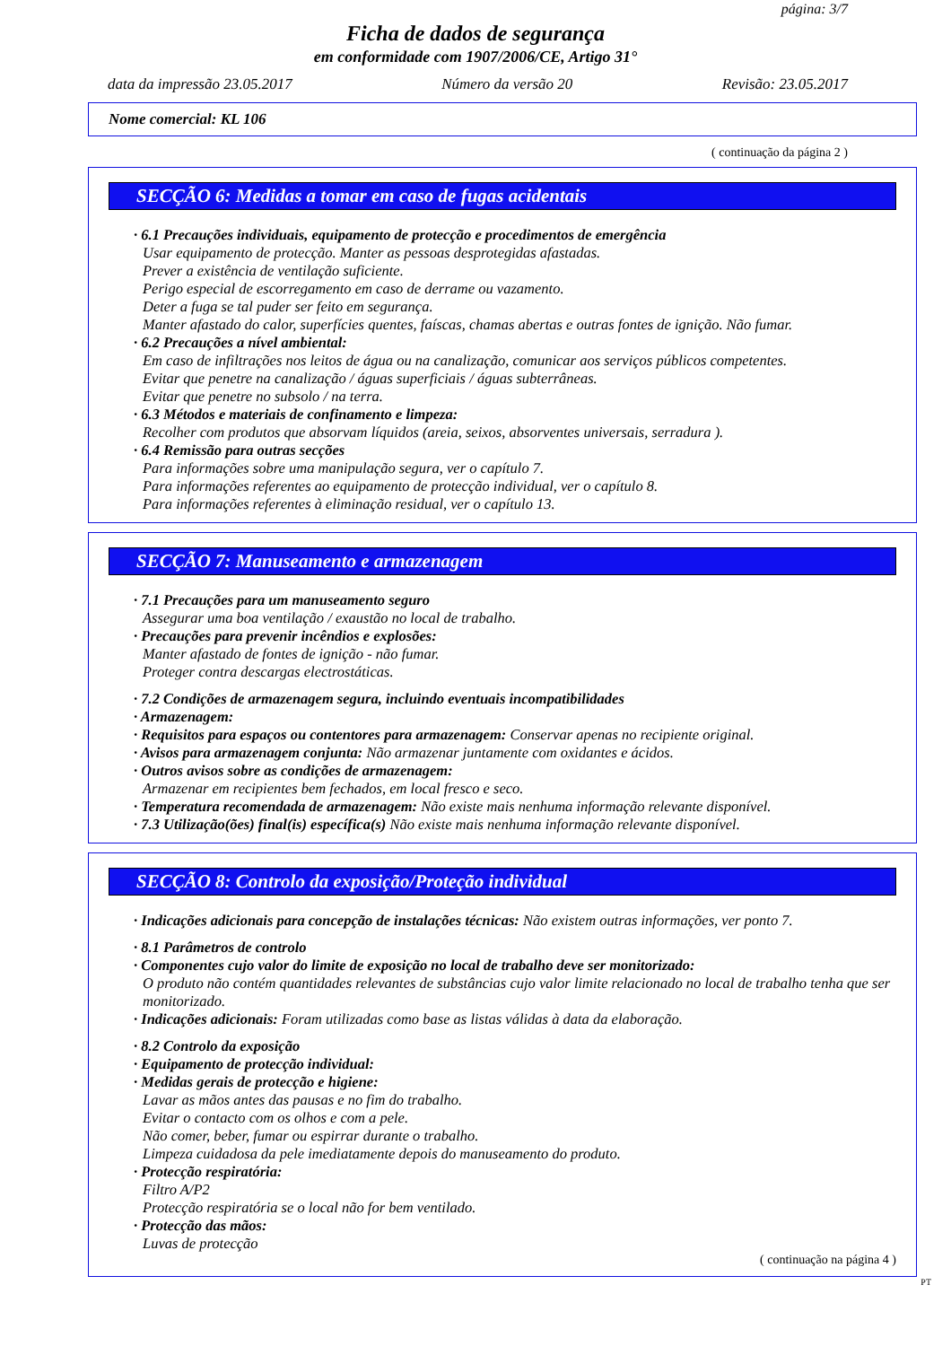página: 3/7
Ficha de dados de segurança
em conformidade com 1907/2006/CE, Artigo 31°
data da impressão 23.05.2017 Número da versão 20 Revisão: 23.05.2017
Nome comercial: KL 106
( continuação da página 2 )
SECÇÃO 6: Medidas a tomar em caso de fugas acidentais
· 6.1 Precauções individuais, equipamento de protecção e procedimentos de emergência
Usar equipamento de protecção. Manter as pessoas desprotegidas afastadas.
Prever a existência de ventilação suficiente.
Perigo especial de escorregamento em caso de derrame ou vazamento.
Deter a fuga se tal puder ser feito em segurança.
Manter afastado do calor, superfícies quentes, faíscas, chamas abertas e outras fontes de ignição. Não fumar.
· 6.2 Precauções a nível ambiental:
Em caso de infiltrações nos leitos de água ou na canalização, comunicar aos serviços públicos competentes.
Evitar que penetre na canalização / águas superficiais / águas subterrâneas.
Evitar que penetre no subsolo / na terra.
· 6.3 Métodos e materiais de confinamento e limpeza:
Recolher com produtos que absorvam líquidos (areia, seixos, absorventes universais, serradura ).
· 6.4 Remissão para outras secções
Para informações sobre uma manipulação segura, ver o capítulo 7.
Para informações referentes ao equipamento de protecção individual, ver o capítulo 8.
Para informações referentes à eliminação residual, ver o capítulo 13.
SECÇÃO 7: Manuseamento e armazenagem
· 7.1 Precauções para um manuseamento seguro
Assegurar uma boa ventilação / exaustão no local de trabalho.
· Precauções para prevenir incêndios e explosões:
Manter afastado de fontes de ignição - não fumar.
Proteger contra descargas electrostáticas.
· 7.2 Condições de armazenagem segura, incluindo eventuais incompatibilidades
· Armazenagem:
· Requisitos para espaços ou contentores para armazenagem: Conservar apenas no recipiente original.
· Avisos para armazenagem conjunta: Não armazenar juntamente com oxidantes e ácidos.
· Outros avisos sobre as condições de armazenagem:
Armazenar em recipientes bem fechados, em local fresco e seco.
· Temperatura recomendada de armazenagem: Não existe mais nenhuma informação relevante disponível.
· 7.3 Utilização(ões) final(is) específica(s) Não existe mais nenhuma informação relevante disponível.
SECÇÃO 8: Controlo da exposição/Proteção individual
· Indicações adicionais para concepção de instalações técnicas: Não existem outras informações, ver ponto 7.
· 8.1 Parâmetros de controlo
· Componentes cujo valor do limite de exposição no local de trabalho deve ser monitorizado:
O produto não contém quantidades relevantes de substâncias cujo valor limite relacionado no local de trabalho tenha que ser monitorizado.
· Indicações adicionais: Foram utilizadas como base as listas válidas à data da elaboração.
· 8.2 Controlo da exposição
· Equipamento de protecção individual:
· Medidas gerais de protecção e higiene:
Lavar as mãos antes das pausas e no fim do trabalho.
Evitar o contacto com os olhos e com a pele.
Não comer, beber, fumar ou espirrar durante o trabalho.
Limpeza cuidadosa da pele imediatamente depois do manuseamento do produto.
· Protecção respiratória:
Filtro A/P2
Protecção respiratória se o local não for bem ventilado.
· Protecção das mãos:
Luvas de protecção
( continuação na página 4 )
PT